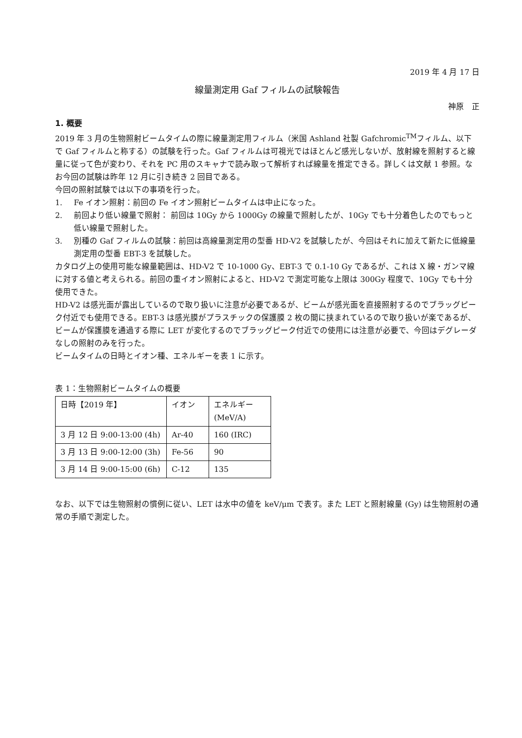2019 年 4 月 17 日
線量測定用 Gaf フィルムの試験報告
神原　正
1. 概要
2019 年 3 月の生物照射ビームタイムの際に線量測定用フィルム（米国 Ashland 社製 Gafchromic<sup>TM</sup>フィルム、以下で Gaf フィルムと称する）の試験を行った。Gaf フィルムは可視光ではほとんど感光しないが、放射線を照射すると線量に従って色が変わり、それを PC 用のスキャナで読み取って解析すれば線量を推定できる。詳しくは文献 1 参照。なお今回の試験は昨年 12 月に引き続き 2 回目である。
今回の照射試験では以下の事項を行った。
1. Fe イオン照射：前回の Fe イオン照射ビームタイムは中止になった。
2. 前回より低い線量で照射： 前回は 10Gy から 1000Gy の線量で照射したが、10Gy でも十分着色したのでもっと低い線量で照射した。
3. 別種の Gaf フィルムの試験：前回は高線量測定用の型番 HD-V2 を試験したが、今回はそれに加えて新たに低線量測定用の型番 EBT-3 を試験した。
カタログ上の使用可能な線量範囲は、HD-V2 で 10-1000 Gy、EBT-3 で 0.1-10 Gy であるが、これは X 線・ガンマ線に対する値と考えられる。前回の重イオン照射によると、HD-V2 で測定可能な上限は 300Gy 程度で、10Gy でも十分使用できた。
HD-V2 は感光面が露出しているので取り扱いに注意が必要であるが、ビームが感光面を直接照射するのでブラッグピーク付近でも使用できる。EBT-3 は感光膜がプラスチックの保護膜 2 枚の間に挟まれているので取り扱いが楽であるが、ビームが保護膜を通過する際に LET が変化するのでブラッグピーク付近での使用には注意が必要で、今回はデグレーダなしの照射のみを行った。
ビームタイムの日時とイオン種、エネルギーを表 1 に示す。
表 1：生物照射ビームタイムの概要
| 日時【2019 年】 | イオン | エネルギー (MeV/A) |
| 3 月 12 日 9:00-13:00 (4h) | Ar-40 | 160 (IRC) |
| 3 月 13 日 9:00-12:00 (3h) | Fe-56 | 90 |
| 3 月 14 日 9:00-15:00 (6h) | C-12 | 135 |
なお、以下では生物照射の慣例に従い、LET は水中の値を keV/μm で表す。また LET と照射線量 (Gy) は生物照射の通常の手順で測定した。